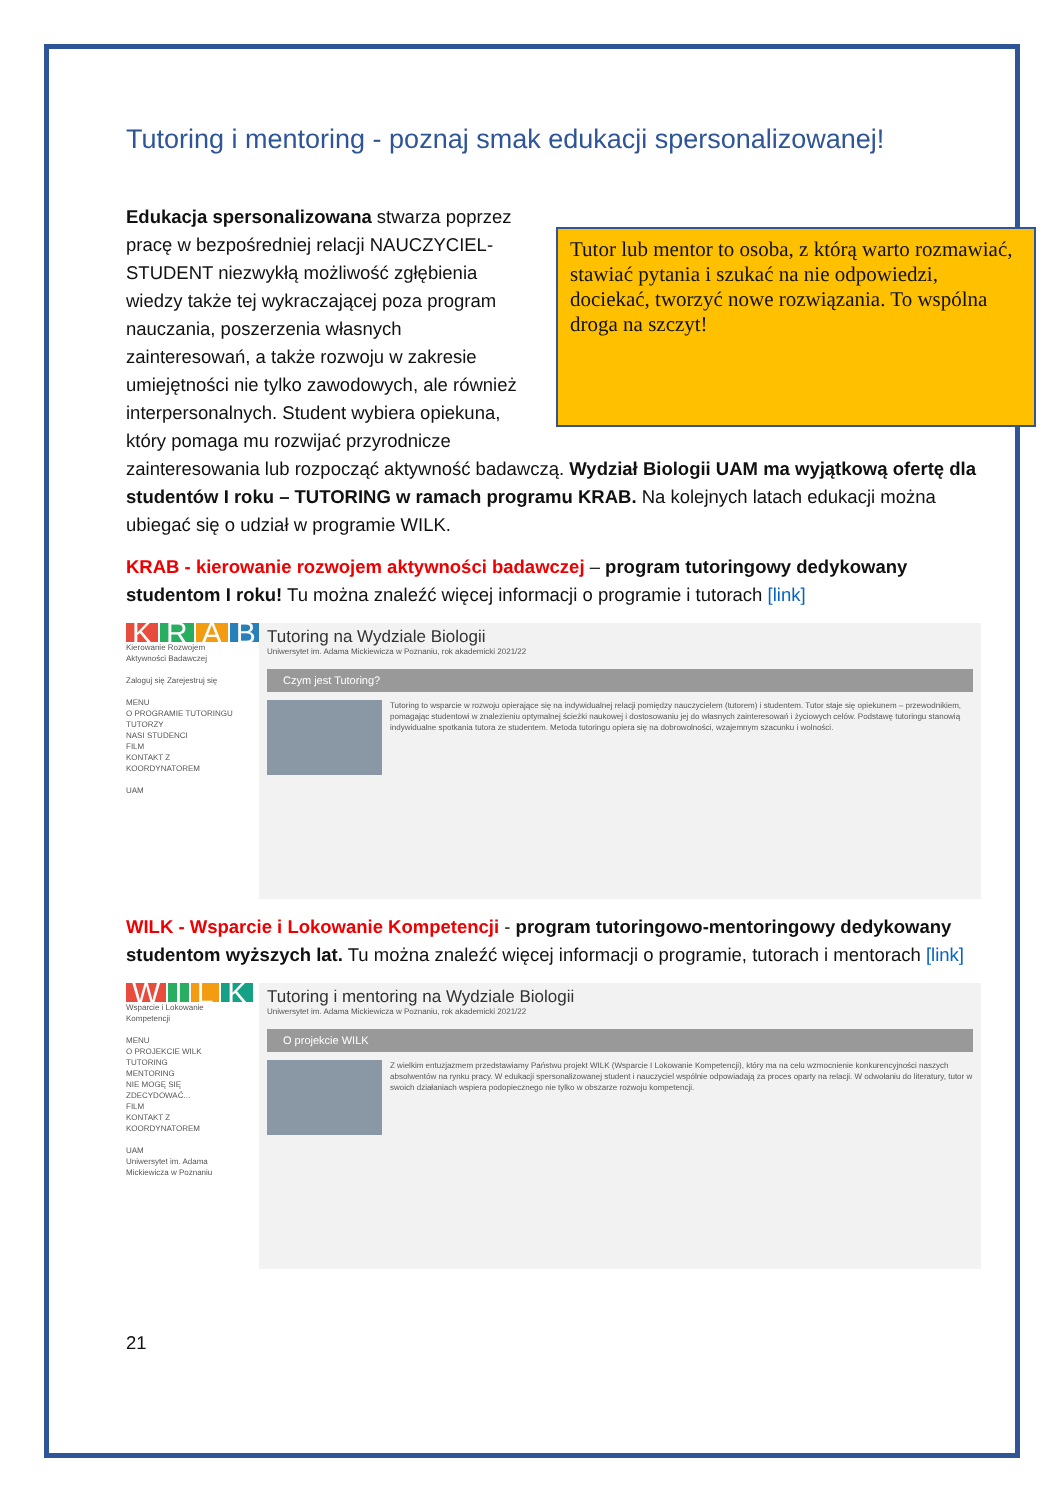Tutoring i mentoring - poznaj smak edukacji spersonalizowanej!
Tutor lub mentor to osoba, z którą warto rozmawiać, stawiać pytania i szukać na nie odpowiedzi, dociekać, tworzyć nowe rozwiązania. To wspólna droga na szczyt!
Edukacja spersonalizowana stwarza poprzez pracę w bezpośredniej relacji NAUCZYCIEL-STUDENT niezwykłą możliwość zgłębienia wiedzy także tej wykraczającej poza program nauczania, poszerzenia własnych zainteresowań, a także rozwoju w zakresie umiejętności nie tylko zawodowych, ale również interpersonalnych. Student wybiera opiekuna, który pomaga mu rozwijać przyrodnicze zainteresowania lub rozpocząć aktywność badawczą. Wydział Biologii UAM ma wyjątkową ofertę dla studentów I roku – TUTORING w ramach programu KRAB. Na kolejnych latach edukacji można ubiegać się o udział w programie WILK.
KRAB - kierowanie rozwojem aktywności badawczej – program tutoringowy dedykowany studentom I roku! Tu można znaleźć więcej informacji o programie i tutorach [link]
KRAB
Kierowanie Rozwojem Aktywności Badawczej
Zaloguj się Zarejestruj się
MENU
O PROGRAMIE TUTORINGU
TUTORZY
NASI STUDENCI
FILM
KONTAKT Z KOORDYNATOREM
UAM
Tutoring na Wydziale Biologii
Uniwersytet im. Adama Mickiewicza w Poznaniu, rok akademicki 2021/22
Czym jest Tutoring?
Tutoring to wsparcie w rozwoju opierające się na indywidualnej relacji pomiędzy nauczycielem (tutorem) i studentem. Tutor staje się opiekunem – przewodnikiem, pomagając studentowi w znalezieniu optymalnej ścieżki naukowej i dostosowaniu jej do własnych zainteresowań i życiowych celów. Podstawę tutoringu stanowią indywidualne spotkania tutora ze studentem. Metoda tutoringu opiera się na dobrowolności, wzajemnym szacunku i wolności.
WILK - Wsparcie i Lokowanie Kompetencji - program tutoringowo-mentoringowy dedykowany studentom wyższych lat. Tu można znaleźć więcej informacji o programie, tutorach i mentorach [link]
WILK
Wsparcie i Lokowanie Kompetencji
MENU
O PROJEKCIE WILK
TUTORING
MENTORING
NIE MOGĘ SIĘ ZDECYDOWAĆ...
FILM
KONTAKT Z KOORDYNATOREM
UAM
Uniwersytet im. Adama Mickiewicza w Poznaniu
Tutoring i mentoring na Wydziale Biologii
Uniwersytet im. Adama Mickiewicza w Poznaniu, rok akademicki 2021/22
O projekcie WILK
Z wielkim entuzjazmem przedstawiamy Państwu projekt WILK (Wsparcie I Lokowanie Kompetencji), który ma na celu wzmocnienie konkurencyjności naszych absolwentów na rynku pracy. W edukacji spersonalizowanej student i nauczyciel wspólnie odpowiadają za proces oparty na relacji. W odwołaniu do literatury, tutor w swoich działaniach wspiera podopiecznego nie tylko w obszarze rozwoju kompetencji.
21